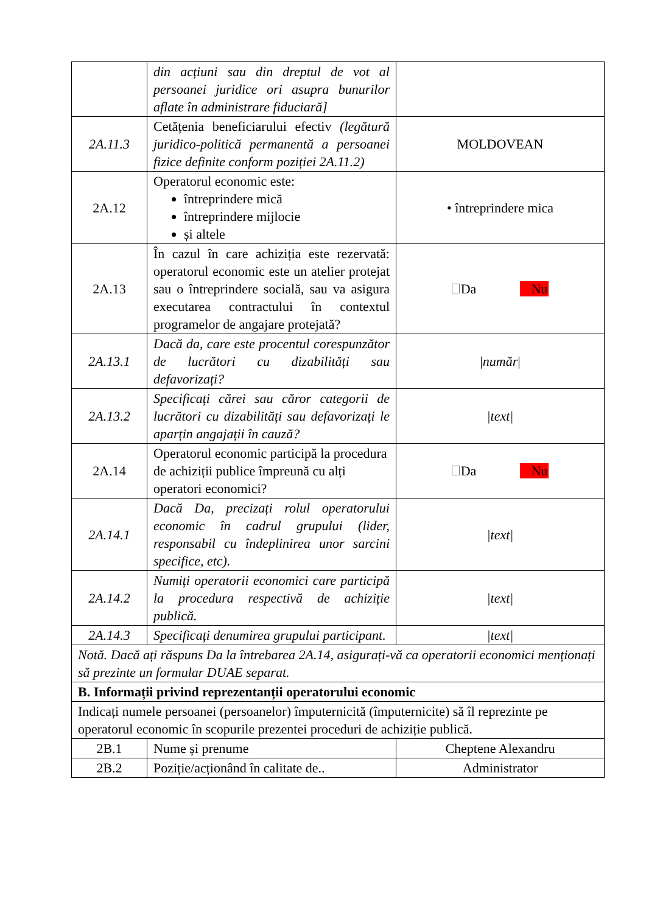| | din acțiuni sau din dreptul de vot al persoanei juridice ori asupra bunurilor aflate în administrare fiduciară] | |
| 2A.11.3 | Cetățenia beneficiarului efectiv (legătură juridico-politică permanentă a persoanei fizice definite conform poziției 2A.11.2) | MOLDOVEAN |
| 2A.12 | Operatorul economic este: întreprindere mică întreprindere mijlocie și altele | • întreprindere mica |
| 2A.13 | În cazul în care achiziția este rezervată: operatorul economic este un atelier protejat sau o întreprindere socială, sau va asigura executarea contractului în contextul programelor de angajare protejată? | Da Nu |
| 2A.13.1 | Dacă da, care este procentul corespunzător de lucrători cu dizabilități sau defavorizați? | / număr / |
| 2A.13.2 | Specificați cărei sau căror categorii de lucrători cu dizabilități sau defavorizați le aparțin angajații în cauză? | /text/ |
| 2A.14 | Operatorul economic participă la procedura de achiziții publice împreună cu alți operatori economici? | Da Nu |
| 2A.14.1 | Dacă Da, precizați rolul operatorului economic în cadrul grupului (lider, responsabil cu îndeplinirea unor sarcini specifice, etc). | /text/ |
| 2A.14.2 | Numiți operatorii economici care participă la procedura respectivă de achiziție publică. | /text/ |
| 2A.14.3 | Specificați denumirea grupului participant. | /text/ |
| Notă. Dacă ați răspuns Da la întrebarea 2A.14, asigurați-vă ca operatorii economici menționați să prezinte un formular DUAE separat. | | |
| B. Informații privind reprezentanții operatorului economic | | |
| Indicați numele persoanei (persoanelor) împuternicită (împuternicite) să îl reprezinte pe operatorul economic în scopurile prezentei proceduri de achiziție publică. | | |
| 2B.1 | Nume și prenume | Cheptene Alexandru |
| 2B.2 | Poziție/acționând în calitate de.. | Administrator |